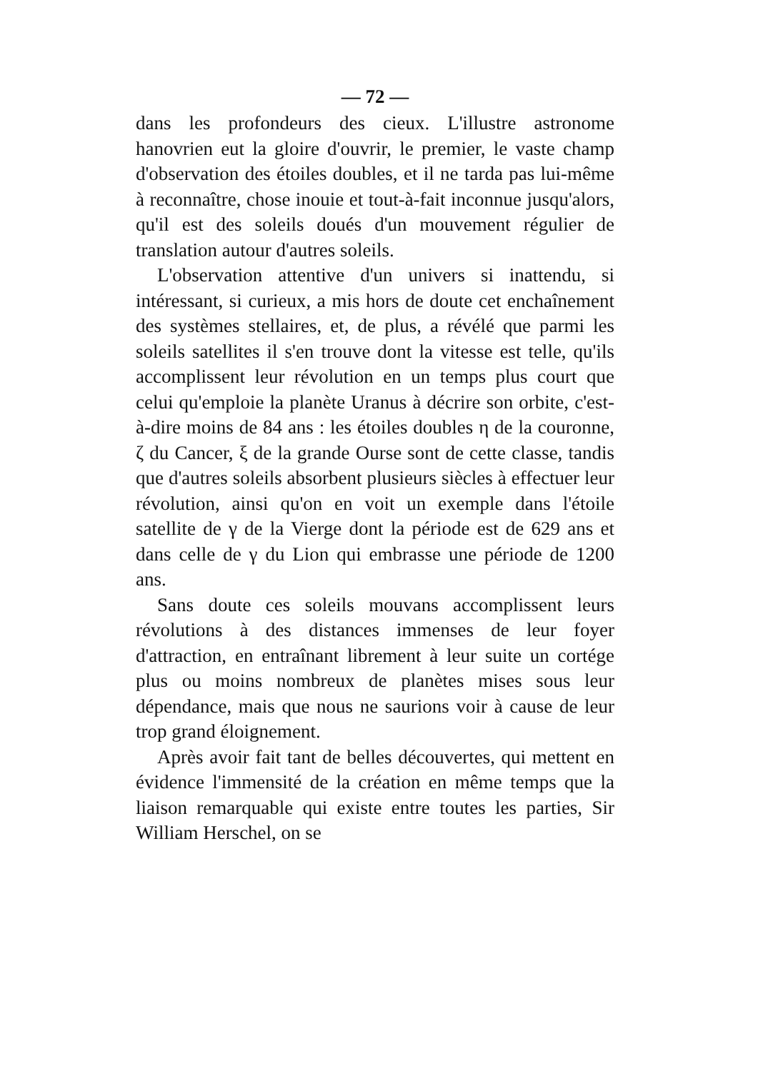— 72 —
dans les profondeurs des cieux. L'illustre astronome hanovrien eut la gloire d'ouvrir, le premier, le vaste champ d'observation des étoiles doubles, et il ne tarda pas lui-même à reconnaître, chose inouie et tout-à-fait inconnue jusqu'alors, qu'il est des soleils doués d'un mouvement régulier de translation autour d'autres soleils.
L'observation attentive d'un univers si inattendu, si intéressant, si curieux, a mis hors de doute cet enchaînement des systèmes stellaires, et, de plus, a révélé que parmi les soleils satellites il s'en trouve dont la vitesse est telle, qu'ils accomplissent leur révolution en un temps plus court que celui qu'emploie la planète Uranus à décrire son orbite, c'est-à-dire moins de 84 ans : les étoiles doubles η de la couronne, ζ du Cancer, ξ de la grande Ourse sont de cette classe, tandis que d'autres soleils absorbent plusieurs siècles à effectuer leur révolution, ainsi qu'on en voit un exemple dans l'étoile satellite de γ de la Vierge dont la période est de 629 ans et dans celle de γ du Lion qui embrasse une période de 1200 ans.
Sans doute ces soleils mouvans accomplissent leurs révolutions à des distances immenses de leur foyer d'attraction, en entraînant librement à leur suite un cortége plus ou moins nombreux de planètes mises sous leur dépendance, mais que nous ne saurions voir à cause de leur trop grand éloignement.
Après avoir fait tant de belles découvertes, qui mettent en évidence l'immensité de la création en même temps que la liaison remarquable qui existe entre toutes les parties, Sir William Herschel, on se